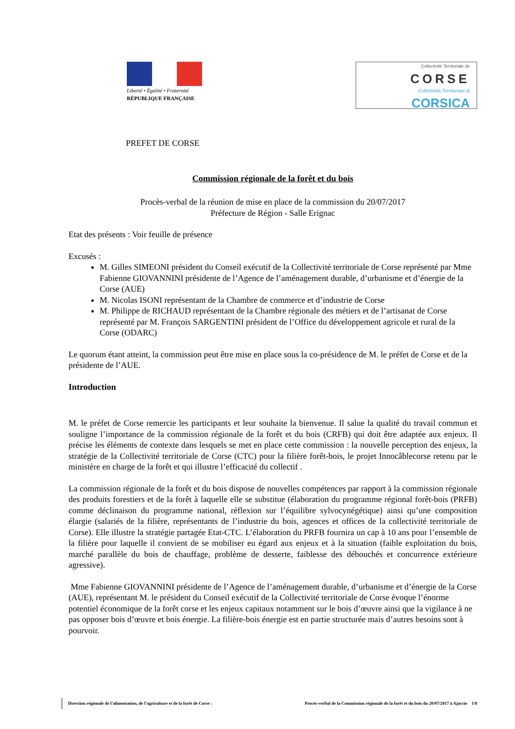Liberté • Égalité • Fraternité
RÉPUBLIQUE FRANÇAISE
Collectivité Territoriale de
CORSE
Cullettività Territuriale di
CORSICA
PREFET DE CORSE
Commission régionale de la forêt et du bois
Procès-verbal de la réunion de mise en place de la commission du 20/07/2017
Préfecture de Région - Salle Erignac
Etat des présents : Voir feuille de présence
Excusés :
M. Gilles SIMEONI président du Conseil exécutif de la Collectivité territoriale de Corse représenté par Mme Fabienne GIOVANNINI présidente de l’Agence de l’aménagement durable, d’urbanisme et d’énergie de la Corse (AUE)
M. Nicolas ISONI représentant de la Chambre de commerce et d’industrie de Corse
M. Philippe de RICHAUD représentant de la Chambre régionale des métiers et de l’artisanat de Corse représenté par M. François SARGENTINI président de l’Office du développement agricole et rural de la Corse (ODARC)
Le quorum étant atteint, la commission peut être mise en place sous la co-présidence de M. le préfet de Corse et de la présidente de l’AUE.
Introduction
M. le préfet de Corse remercie les participants et leur souhaite la bienvenue. Il salue la qualité du travail commun et souligne l’importance de la commission régionale de la forêt et du bois (CRFB) qui doit être adaptée aux enjeux. Il précise les éléments de contexte dans lesquels se met en place cette commission : la nouvelle perception des enjeux, la stratégie de la Collectivité territoriale de Corse (CTC) pour la filière forêt-bois, le projet Innocâblecorse retenu par le ministère en charge de la forêt et qui illustre l’efficacité du collectif .
La commission régionale de la forêt et du bois dispose de nouvelles compétences par rapport à la commission régionale des produits forestiers et de la forêt à laquelle elle se substitue (élaboration du programme régional forêt-bois (PRFB) comme déclinaison du programme national, réflexion sur l’équilibre sylvocynégétique) ainsi qu’une composition élargie (salariés de la filière, représentants de l’industrie du bois, agences et offices de la collectivité territoriale de Corse). Elle illustre la stratégie partagée Etat-CTC. L’élaboration du PRFB fournira un cap à 10 ans pour l’ensemble de la filière pour laquelle il convient de se mobiliser eu égard aux enjeux et à la situation (faible exploitation du bois, marché parallèle du bois de chauffage, problème de desserte, faiblesse des débouchés et concurrence extérieure agressive).
Mme Fabienne GIOVANNINI présidente de l’Agence de l’aménagement durable, d’urbanisme et d’énergie de la Corse (AUE), représentant M. le président du Conseil exécutif de la Collectivité territoriale de Corse évoque l’énorme potentiel économique de la forêt corse et les enjeux capitaux notamment sur le bois d’œuvre ainsi que la vigilance à ne pas opposer bois d’œuvre et bois énergie. La filière-bois énergie est en partie structurée mais d’autres besoins sont à pourvoir.
Direction régionale de l’alimentation, de l’agriculture et de la forêt de Corse : Procès-verbal de la Commission régionale de la forêt et du bois du 20/07/2017 à Ajaccio 1/8